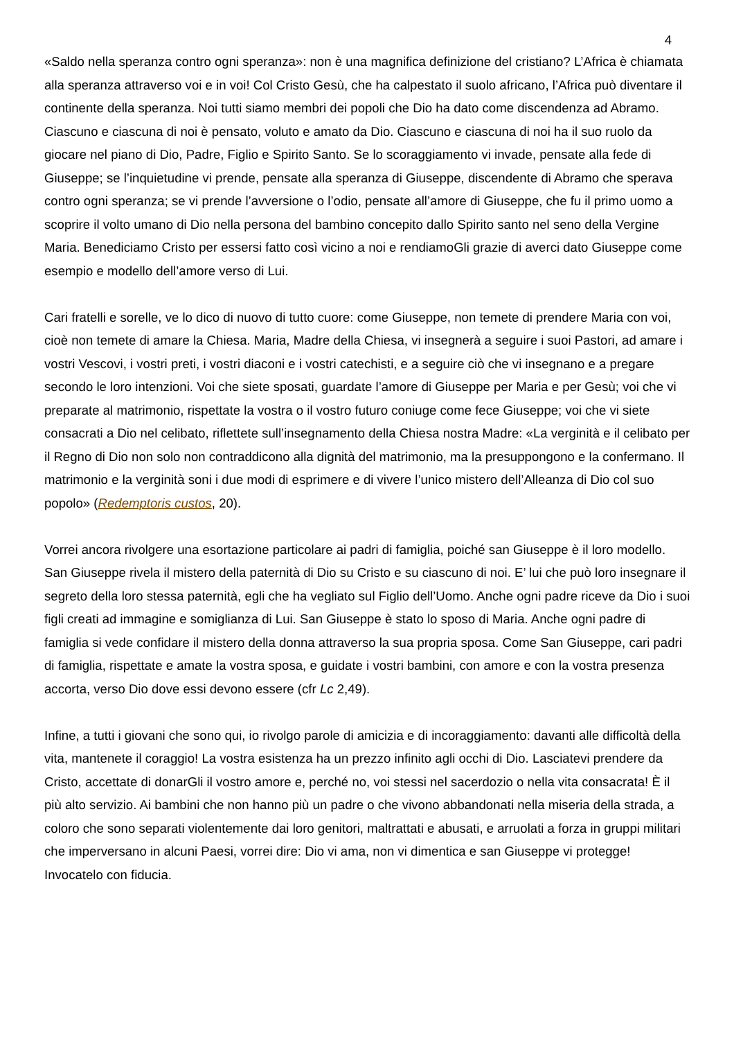4
«Saldo nella speranza contro ogni speranza»: non è una magnifica definizione del cristiano? L’Africa è chiamata alla speranza attraverso voi e in voi! Col Cristo Gesù, che ha calpestato il suolo africano, l’Africa può diventare il continente della speranza. Noi tutti siamo membri dei popoli che Dio ha dato come discendenza ad Abramo. Ciascuno e ciascuna di noi è pensato, voluto e amato da Dio. Ciascuno e ciascuna di noi ha il suo ruolo da giocare nel piano di Dio, Padre, Figlio e Spirito Santo. Se lo scoraggiamento vi invade, pensate alla fede di Giuseppe; se l’inquietudine vi prende, pensate alla speranza di Giuseppe, discendente di Abramo che sperava contro ogni speranza; se vi prende l’avversione o l’odio, pensate all’amore di Giuseppe, che fu il primo uomo a scoprire il volto umano di Dio nella persona del bambino concepito dallo Spirito santo nel seno della Vergine Maria. Benediciamo Cristo per essersi fatto così vicino a noi e rendiamoGli grazie di averci dato Giuseppe come esempio e modello dell’amore verso di Lui.
Cari fratelli e sorelle, ve lo dico di nuovo di tutto cuore: come Giuseppe, non temete di prendere Maria con voi, cioè non temete di amare la Chiesa. Maria, Madre della Chiesa, vi insegnerà a seguire i suoi Pastori, ad amare i vostri Vescovi, i vostri preti, i vostri diaconi e i vostri catechisti, e a seguire ciò che vi insegnano e a pregare secondo le loro intenzioni. Voi che siete sposati, guardate l’amore di Giuseppe per Maria e per Gesù; voi che vi preparate al matrimonio, rispettate la vostra o il vostro futuro coniuge come fece Giuseppe; voi che vi siete consacrati a Dio nel celibato, riflettete sull’insegnamento della Chiesa nostra Madre: «La verginità e il celibato per il Regno di Dio non solo non contraddicono alla dignità del matrimonio, ma la presuppongono e la confermano. Il matrimonio e la verginità soni i due modi di esprimere e di vivere l’unico mistero dell’Alleanza di Dio col suo popolo» (Redemptoris custos, 20).
Vorrei ancora rivolgere una esortazione particolare ai padri di famiglia, poiché san Giuseppe è il loro modello. San Giuseppe rivela il mistero della paternità di Dio su Cristo e su ciascuno di noi. E’ lui che può loro insegnare il segreto della loro stessa paternità, egli che ha vegliato sul Figlio dell’Uomo. Anche ogni padre riceve da Dio i suoi figli creati ad immagine e somiglianza di Lui. San Giuseppe è stato lo sposo di Maria. Anche ogni padre di famiglia si vede confidare il mistero della donna attraverso la sua propria sposa. Come San Giuseppe, cari padri di famiglia, rispettate e amate la vostra sposa, e guidate i vostri bambini, con amore e con la vostra presenza accorta, verso Dio dove essi devono essere (cfr Lc 2,49).
Infine, a tutti i giovani che sono qui, io rivolgo parole di amicizia e di incoraggiamento: davanti alle difficoltà della vita, mantenete il coraggio! La vostra esistenza ha un prezzo infinito agli occhi di Dio. Lasciatevi prendere da Cristo, accettate di donarGli il vostro amore e, perché no, voi stessi nel sacerdozio o nella vita consacrata! È il più alto servizio. Ai bambini che non hanno più un padre o che vivono abbandonati nella miseria della strada, a coloro che sono separati violentemente dai loro genitori, maltrattati e abusati, e arruolati a forza in gruppi militari che imperversano in alcuni Paesi, vorrei dire: Dio vi ama, non vi dimentica e san Giuseppe vi protegge! Invocatelo con fiducia.